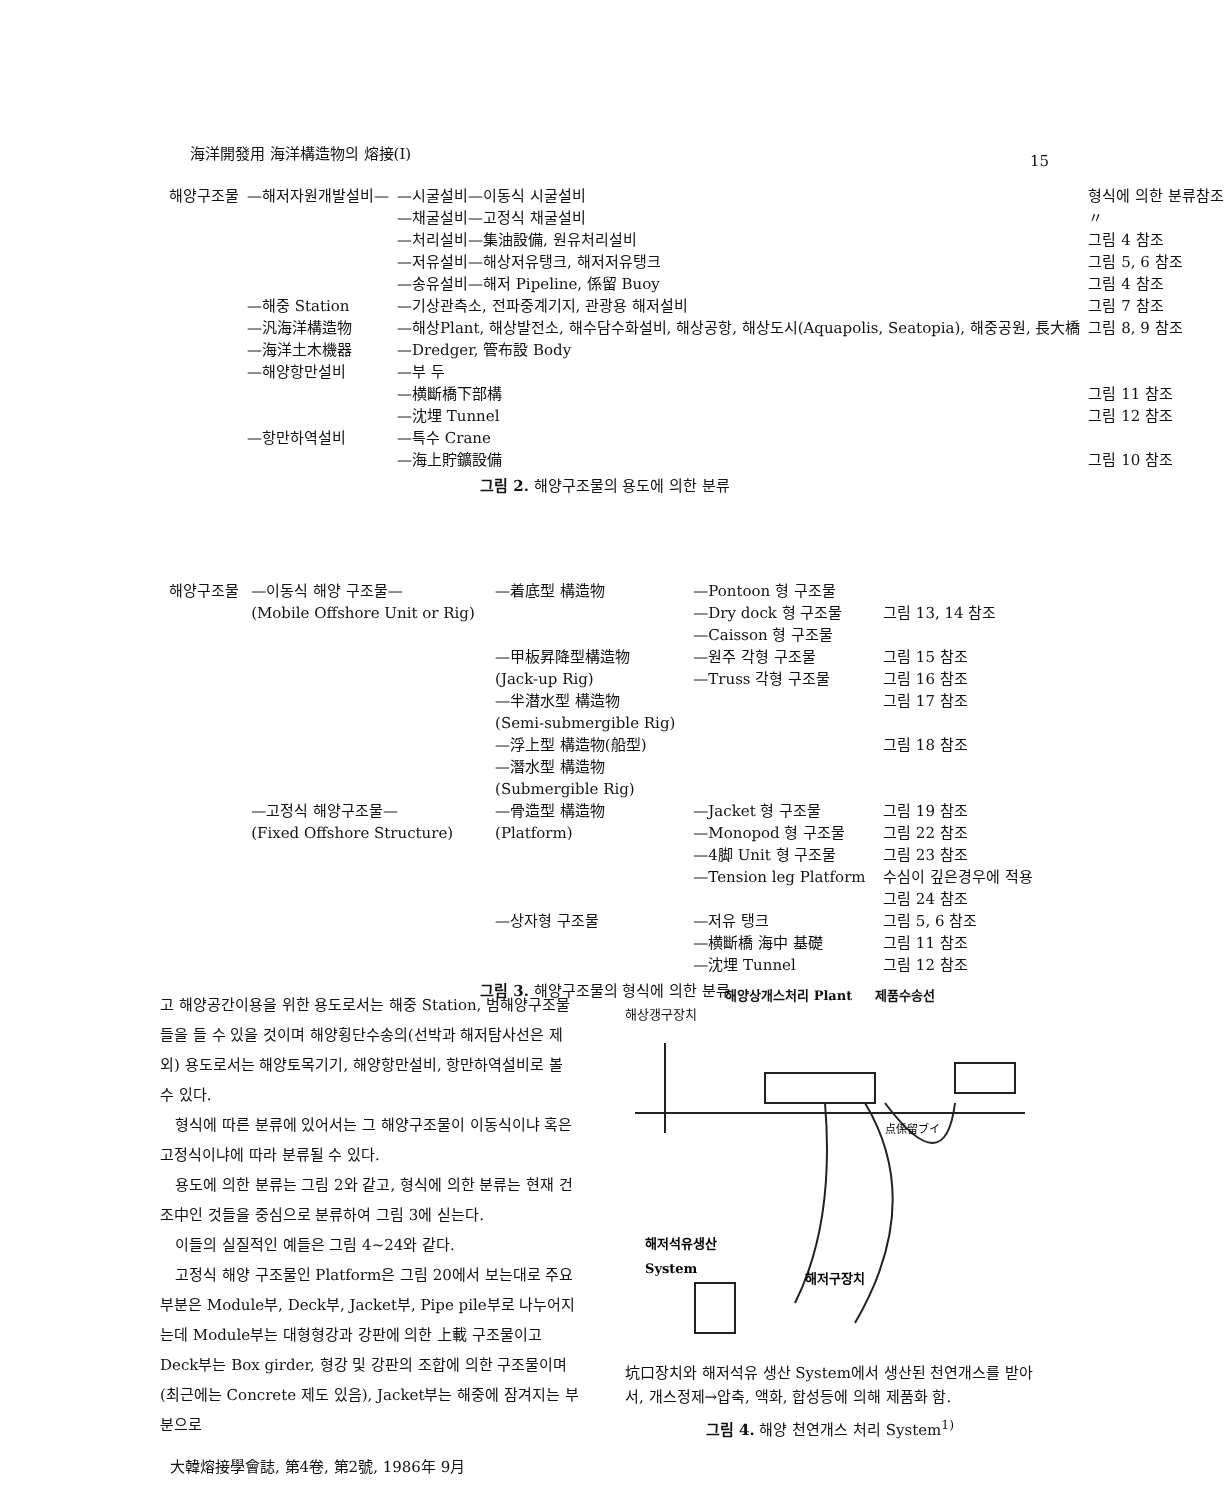海洋開發用 海洋構造物의 熔接(Ⅰ)
15
| 해양구조물 | —해저자원개발설비— | —시굴설비—이동식 시굴설비 | 형식에 의한 분류참조 |
| | | —채굴설비—고정식 채굴설비 | 〃 |
| | | —처리설비—集油設備, 원유처리설비 | 그림 4 참조 |
| | | —저유설비—해상저유탱크, 해저저유탱크 | 그림 5, 6 참조 |
| | | —송유설비—해저 Pipeline, 係留 Buoy | 그림 4 참조 |
| | —해중 Station | —기상관측소, 전파중계기지, 관광용 해저설비 | 그림 7 참조 |
| | —汎海洋構造物 | —해상Plant, 해상발전소, 해수담수화설비, 해상공항, 해상도시(Aquapolis, Seatopia), 해중공원, 長大橋 | 그림 8, 9 참조 |
| | —海洋土木機器 | —Dredger, 管布設 Body | |
| | —해양항만설비 | —부 두 —横斷橋下部構 —沈埋 Tunnel | 그림 11 참조 그림 12 참조 |
| | —항만하역설비 | —특수 Crane —海上貯鑛設備 | 그림 10 참조 |
그림 2. 해양구조물의 용도에 의한 분류
| 해양구조물 | —이동식 해양 구조물— (Mobile Offshore Unit or Rig) | —着底型 構造物 | —Pontoon 형 구조물 —Dry dock 형 구조물 —Caisson 형 구조물 | 그림 13, 14 참조 |
| | | —甲板昇降型構造物 (Jack-up Rig) | —원주 각형 구조물 —Truss 각형 구조물 | 그림 15 참조 그림 16 참조 |
| | | —半潜水型 構造物 (Semi-submergible Rig) | | 그림 17 참조 |
| | | —浮上型 構造物(船型) | | 그림 18 참조 |
| | | —潛水型 構造物 (Submergible Rig) | | |
| | —고정식 해양구조물— (Fixed Offshore Structure) | —骨造型 構造物 (Platform) | —Jacket 형 구조물 —Monopod 형 구조물 —4脚 Unit 형 구조물 —Tension leg Platform | 그림 19 참조 그림 22 참조 그림 23 참조 수심이 깊은경우에 적용 그림 24 참조 |
| | | —상자형 구조물 | —저유 탱크 —横斷橋 海中 基礎 —沈埋 Tunnel | 그림 5, 6 참조 그림 11 참조 그림 12 참조 |
그림 3. 해양구조물의 형식에 의한 분류
고 해양공간이용을 위한 용도로서는 해중 Station, 범해양구조물들을 들 수 있을 것이며 해양횡단수송의(선박과 해저탐사선은 제외) 용도로서는 해양토목기기, 해양항만설비, 항만하역설비로 볼 수 있다.
형식에 따른 분류에 있어서는 그 해양구조물이 이동식이냐 혹은 고정식이냐에 따라 분류될 수 있다.
용도에 의한 분류는 그림 2와 같고, 형식에 의한 분류는 현재 건조中인 것들을 중심으로 분류하여 그림 3에 싣는다.
이들의 실질적인 예들은 그림 4~24와 같다.
고정식 해양 구조물인 Platform은 그림 20에서 보는대로 주요부분은 Module부, Deck부, Jacket부, Pipe pile부로 나누어지는데 Module부는 대형형강과 강판에 의한 上載 구조물이고 Deck부는 Box girder, 형강 및 강판의 조합에 의한 구조물이며 (최근에는 Concrete 제도 있음), Jacket부는 해중에 잠겨지는 부분으로
해양상개스처리 Plant 제품수송선
해상갱구장치
해저석유생산
System
해저구장치
点係留ブイ
坑口장치와 해저석유 생산 System에서 생산된 천연개스를 받아서, 개스정제→압축, 액화, 합성등에 의해 제품화 함.
그림 4. 해양 천연개스 처리 System<sup>1)</sup>
大韓熔接學會誌, 第4卷, 第2號, 1986年 9月